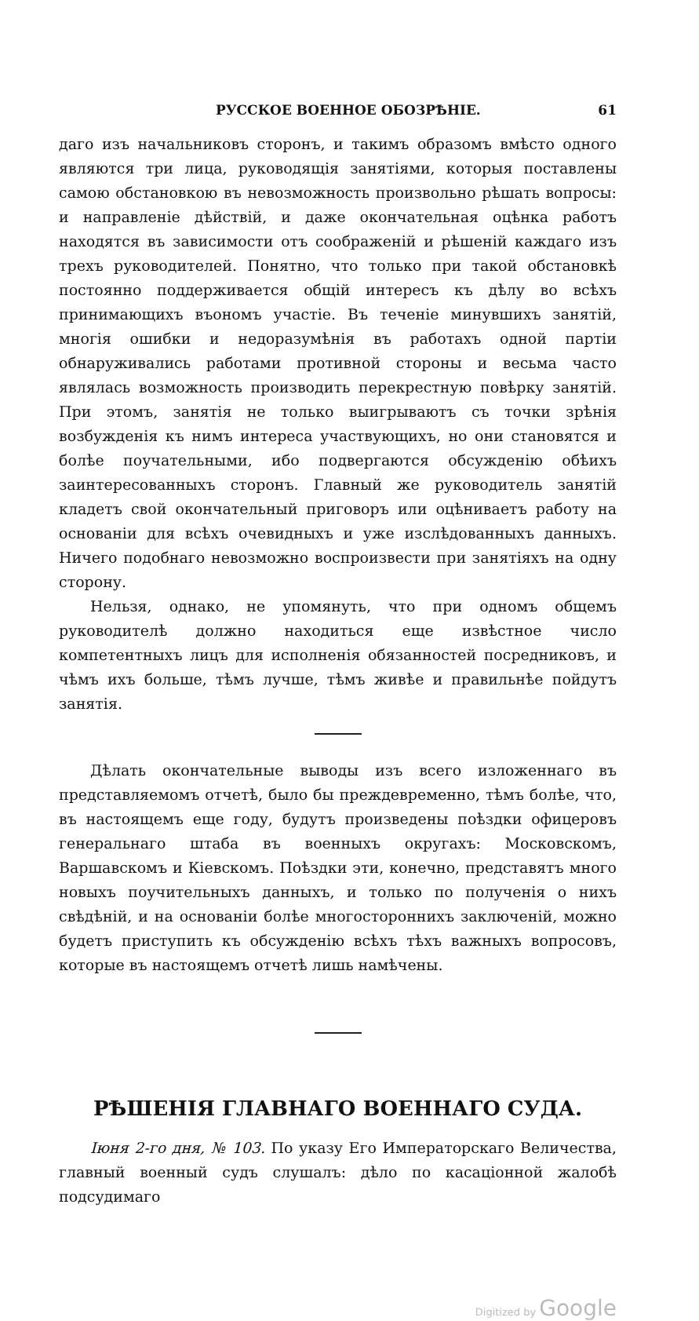РУССКОЕ ВОЕННОЕ ОБОЗРѢНІЕ. 61
даго изъ начальниковъ сторонъ, и такимъ образомъ вмѣсто одного являются три лица, руководящія занятіями, которыя поставлены самою обстановкою въ невозможность произвольно рѣшать вопросы: и направленіе дѣйствій, и даже окончательная оцѣнка работъ находятся въ зависимости отъ соображеній и рѣшеній каждаго изъ трехъ руководителей. Понятно, что только при такой обстановкѣ постоянно поддерживается общій интересъ къ дѣлу во всѣхъ принимающихъ въономъ участіе. Въ теченіе минувшихъ занятій, многія ошибки и недоразумѣнія въ работахъ одной партіи обнаруживались работами противной стороны и весьма часто являлась возможность производить перекрестную повѣрку занятій. При этомъ, занятія не только выигрываютъ съ точки зрѣнія возбужденія къ нимъ интереса участвующихъ, но они становятся и болѣе поучательными, ибо подвергаются обсужденію обѣихъ заинтересованныхъ сторонъ. Главный же руководитель занятій кладетъ свой окончательный приговоръ или оцѣниваетъ работу на основаніи для всѣхъ очевидныхъ и уже изслѣдованныхъ данныхъ. Ничего подобнаго невозможно воспроизвести при занятіяхъ на одну сторону.
Нельзя, однако, не упомянуть, что при одномъ общемъ руководителѣ должно находиться еще извѣстное число компетентныхъ лицъ для исполненія обязанностей посредниковъ, и чѣмъ ихъ больше, тѣмъ лучше, тѣмъ живѣе и правильнѣе пойдутъ занятія.
Дѣлать окончательные выводы изъ всего изложеннаго въ представляемомъ отчетѣ, было бы преждевременно, тѣмъ болѣе, что, въ настоящемъ еще году, будутъ произведены поѣздки офицеровъ генеральнаго штаба въ военныхъ округахъ: Московскомъ, Варшавскомъ и Кіевскомъ. Поѣздки эти, конечно, представятъ много новыхъ поучительныхъ данныхъ, и только по полученія о нихъ свѣдѣній, и на основаніи болѣе многостороннихъ заключеній, можно будетъ приступить къ обсужденію всѣхъ тѣхъ важныхъ вопросовъ, которые въ настоящемъ отчетѣ лишь намѣчены.
РѢШЕНІЯ ГЛАВНАГО ВОЕННАГО СУДА.
Іюня 2-го дня, № 103. По указу Его Императорскаго Величества, главный военный судъ слушалъ: дѣло по касаціонной жалобѣ подсудимаго
Digitized by Google